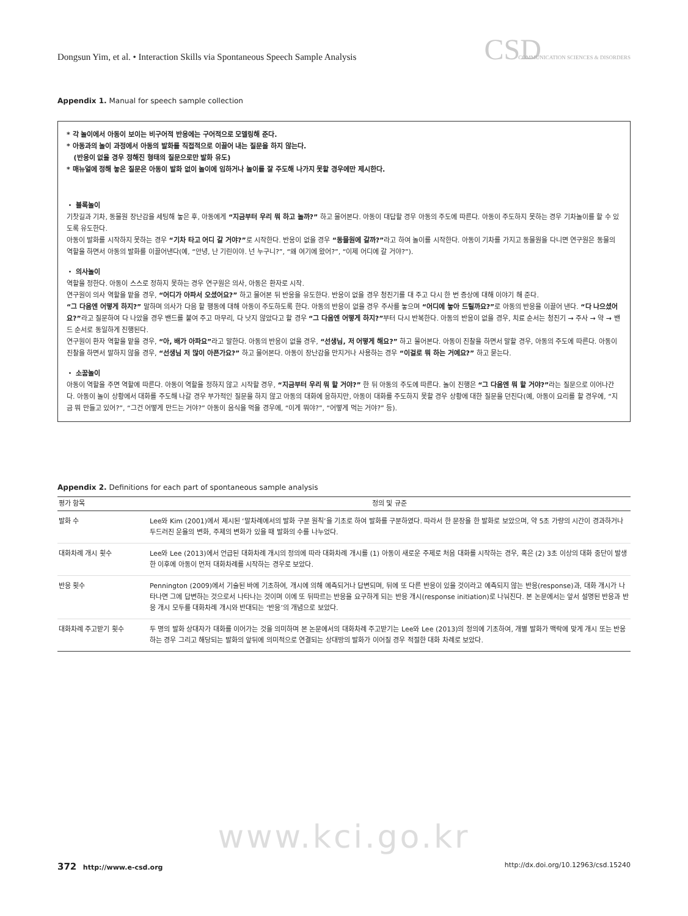Dongsun Yim, et al. • Interaction Skills via Spontaneous Speech Sample Analysis
CSD COMMUNICATION SCIENCES & DISORDERS
Appendix 1. Manual for speech sample collection
* 각 놀이에서 아동이 보이는 비구어적 반응에는 구어적으로 모델링해 준다.
* 아동과의 놀이 과정에서 아동의 발화를 직접적으로 이끌어 내는 질문을 하지 않는다.
(반응이 없을 경우 정해진 형태의 질문으로만 발화 유도)
* 매뉴얼에 정해 놓은 질문은 아동이 발화 없이 놀이에 임하거나 놀이를 잘 주도해 나가지 못할 경우에만 제시한다.
・ 블록놀이
기찻길과 기차, 동물원 장난감을 세팅해 놓은 후, 아동에게 “지금부터 우리 뭐 하고 놀까?” 하고 물어본다. 아동이 대답할 경우 아동의 주도에 따른다. 아동이 주도하지 못하는 경우 기차놀이를 할 수 있도록 유도한다.
아동이 발화를 시작하지 못하는 경우 “기차 타고 어디 갈 거야?”로 시작한다. 반응이 없을 경우 “동물원에 갈까?”라고 하여 놀이를 시작한다. 아동이 기차를 가지고 동물원을 다니면 연구원은 동물의 역할을 하면서 아동의 발화를 이끌어낸다(예, “안녕, 난 기린이야. 넌 누구니?”, “왜 여기에 왔어?”, “이제 어디에 갈 거야?”).
・ 의사놀이
역할을 정한다. 아동이 스스로 정하지 못하는 경우 연구원은 의사, 아동은 환자로 시작.
연구원이 의사 역할을 맡을 경우, “어디가 아파서 오셨어요?” 하고 물어본 뒤 반응을 유도한다. 반응이 없을 경우 청진기를 대 주고 다시 한 번 증상에 대해 이야기 해 준다.
“그 다음엔 어떻게 하지?” 말하며 의사가 다음 할 행동에 대해 아동이 주도하도록 한다. 아동의 반응이 없을 경우 주사를 놓으며 “어디에 놓아 드릴까요?”로 아동의 반응을 이끌어 낸다. “다 나으셨어요?”라고 질문하여 다 나았을 경우 밴드를 붙여 주고 마무리, 다 낫지 않았다고 할 경우 “그 다음엔 어떻게 하지?”부터 다시 반복한다. 아동의 반응이 없을 경우, 치료 순서는 청진기 → 주사 → 약 → 밴드 순서로 동일하게 진행된다.
연구원이 환자 역할을 맡을 경우, “아, 배가 아파요”라고 말한다. 아동의 반응이 없을 경우, “선생님, 저 어떻게 해요?” 하고 물어본다. 아동이 진찰을 하면서 말할 경우, 아동의 주도에 따른다. 아동이 진찰을 하면서 말하지 않을 경우, “선생님 저 많이 아픈가요?” 하고 물어본다. 아동이 장난감을 만지거나 사용하는 경우 “이걸로 뭐 하는 거예요?” 하고 묻는다.
・ 소꿉놀이
아동이 역할을 주면 역할에 따른다. 아동이 역할을 정하지 않고 시작할 경우, “지금부터 우리 뭐 할 거야?” 한 뒤 아동의 주도에 따른다. 놀이 진행은 “그 다음엔 뭐 할 거야?”라는 질문으로 이어나간다. 아동이 놀이 상황에서 대화를 주도해 나갈 경우 부가적인 질문을 하지 않고 아동의 대화에 응하지만, 아동이 대화를 주도하지 못할 경우 상황에 대한 질문을 던진다(예, 아동이 요리를 할 경우에, “지금 뭐 만들고 있어?”, “그건 어떻게 만드는 거야?” 아동이 음식을 먹을 경우에, “이게 뭐야?”, “어떻게 먹는 거야?” 등).
Appendix 2. Definitions for each part of spontaneous sample analysis
| 평가 항목 | 정의 및 규준 |
| --- | --- |
| 발화 수 | Lee와 Kim (2001)에서 제시된 ‘말차례에서의 발화 구분 원칙’을 기초로 하여 발화를 구분하였다. 따라서 한 문장을 한 발화로 보았으며, 약 5초 가량의 시간이 경과하거나 두드러진 운율의 변화, 주제의 변화가 있을 때 발화의 수를 나누었다. |
| 대화차례 개시 횟수 | Lee와 Lee (2013)에서 언급된 대화차례 개시의 정의에 따라 대화차례 개시를 (1) 아동이 새로운 주제로 처음 대화를 시작하는 경우, 혹은 (2) 3초 이상의 대화 중단이 발생한 이후에 아동이 먼저 대화차례를 시작하는 경우로 보았다. |
| 반응 횟수 | Pennington (2009)에서 기술된 바에 기초하여, 개시에 의해 예측되거나 답변되며, 뒤에 또 다른 반응이 있을 것이라고 예측되지 않는 반응(response)과, 대화 개시가 나타나면 그에 답변하는 것으로서 나타나는 것이며 이에 또 뒤따르는 반응을 요구하게 되는 반응 개시(response initiation)로 나눠진다. 본 논문에서는 앞서 설명된 반응과 반응 개시 모두를 대화차례 개시와 반대되는 ‘반응’의 개념으로 보았다. |
| 대화차례 주고받기 횟수 | 두 명의 발화 상대자가 대화를 이어가는 것을 의미하며 본 논문에서의 대화차례 주고받기는 Lee와 Lee (2013)의 정의에 기초하여, 개별 발화가 맥락에 맞게 개시 또는 반응하는 경우 그리고 해당되는 발화의 앞뒤에 의미적으로 연결되는 상대방의 발화가 이어질 경우 적절한 대화 차례로 보았다. |
www.kci.go.kr
372 http://www.e-csd.org http://dx.doi.org/10.12963/csd.15240